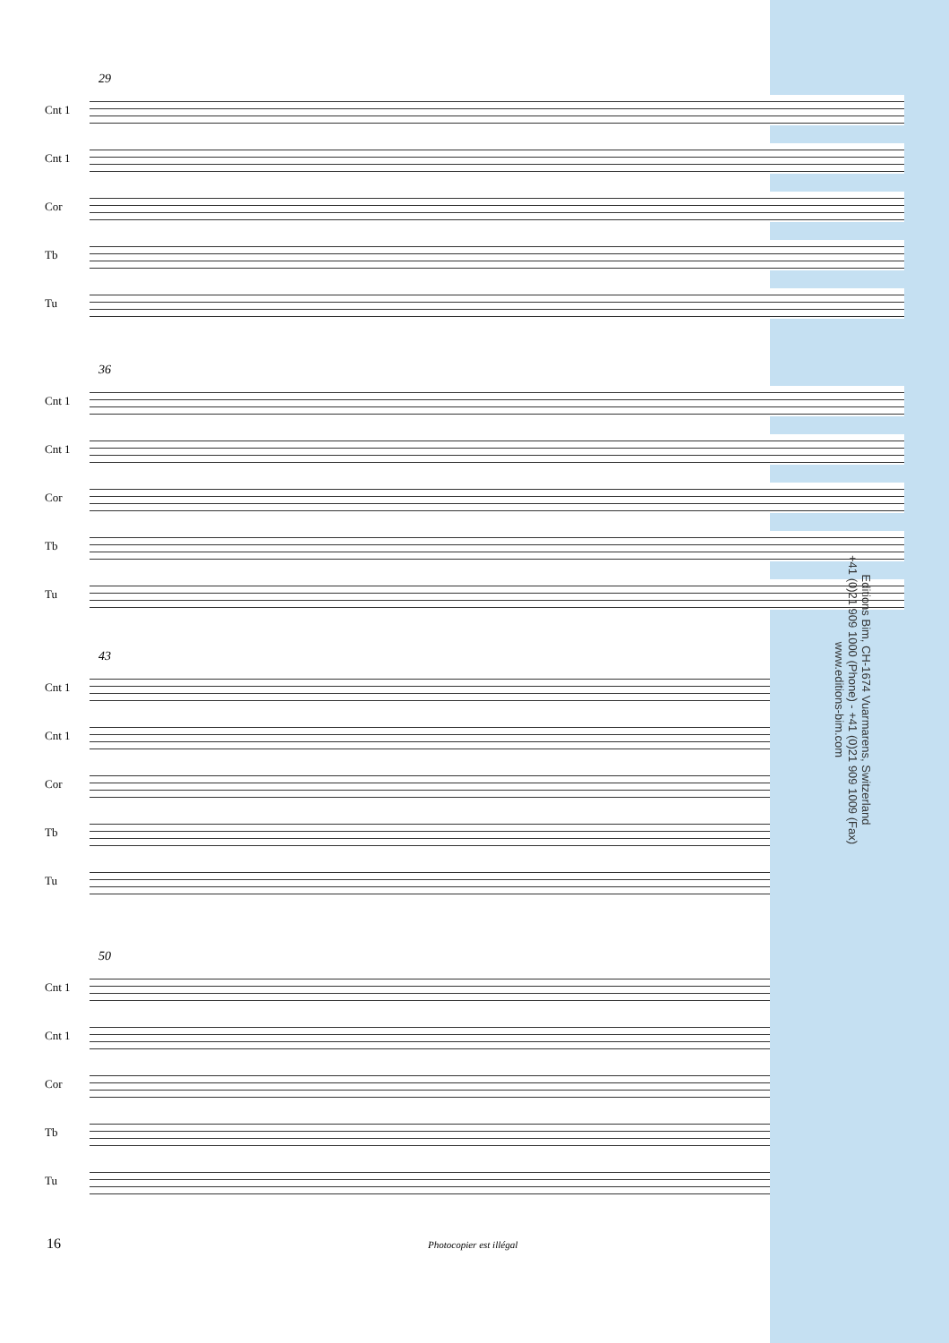29
Cnt 1
Cnt 1
Cor
Tb
Tu
36
Cnt 1
Cnt 1
Cor
Tb
Tu
Editions Bim, CH-1674 Vuarmarens, Switzerland
+41 (0)21 909 1000 (Phone) - +41 (0)21 909 1009 (Fax)
www.editions-bim.com
43
Cnt 1
Cnt 1
Cor
Tb
Tu
50
Cnt 1
Cnt 1
Cor
Tb
Tu
16 Photocopier est illégal